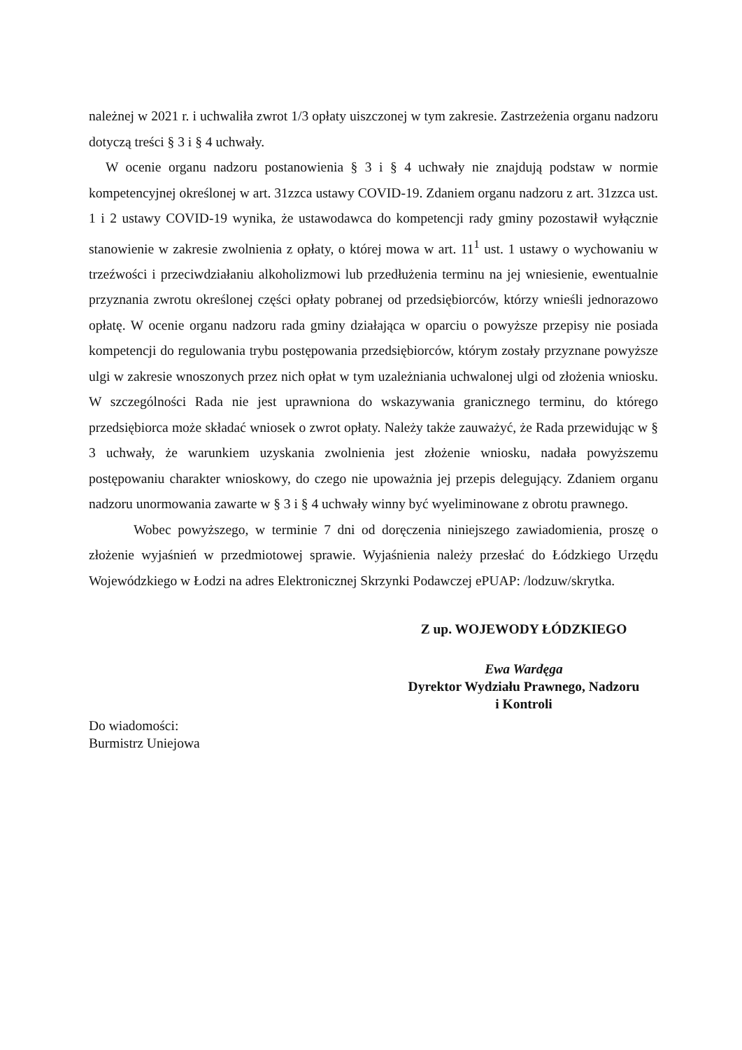należnej w 2021 r. i uchwaliła zwrot 1/3 opłaty uiszczonej w tym zakresie. Zastrzeżenia organu nadzoru dotyczą treści § 3 i § 4 uchwały.
W ocenie organu nadzoru postanowienia § 3 i § 4 uchwały nie znajdują podstaw w normie kompetencyjnej określonej w art. 31zzca ustawy COVID-19. Zdaniem organu nadzoru z art. 31zzca ust. 1 i 2 ustawy COVID-19 wynika, że ustawodawca do kompetencji rady gminy pozostawił wyłącznie stanowienie w zakresie zwolnienia z opłaty, o której mowa w art. 11<sup>1</sup> ust. 1 ustawy o wychowaniu w trzeźwości i przeciwdziałaniu alkoholizmowi lub przedłużenia terminu na jej wniesienie, ewentualnie przyznania zwrotu określonej części opłaty pobranej od przedsiębiorców, którzy wnieśli jednorazowo opłatę. W ocenie organu nadzoru rada gminy działająca w oparciu o powyższe przepisy nie posiada kompetencji do regulowania trybu postępowania przedsiębiorców, którym zostały przyznane powyższe ulgi w zakresie wnoszonych przez nich opłat w tym uzależniania uchwalonej ulgi od złożenia wniosku. W szczególności Rada nie jest uprawniona do wskazywania granicznego terminu, do którego przedsiębiorca może składać wniosek o zwrot opłaty. Należy także zauważyć, że Rada przewidując w § 3 uchwały, że warunkiem uzyskania zwolnienia jest złożenie wniosku, nadała powyższemu postępowaniu charakter wnioskowy, do czego nie upoważnia jej przepis delegujący. Zdaniem organu nadzoru unormowania zawarte w § 3 i § 4 uchwały winny być wyeliminowane z obrotu prawnego.
Wobec powyższego, w terminie 7 dni od doręczenia niniejszego zawiadomienia, proszę o złożenie wyjaśnień w przedmiotowej sprawie. Wyjaśnienia należy przesłać do Łódzkiego Urzędu Wojewódzkiego w Łodzi na adres Elektronicznej Skrzynki Podawczej ePUAP: /lodzuw/skrytka.
Z up. WOJEWODY ŁÓDZKIEGO
Ewa Wardęga
Dyrektor Wydziału Prawnego, Nadzoru
i Kontroli
Do wiadomości:
Burmistrz Uniejowa